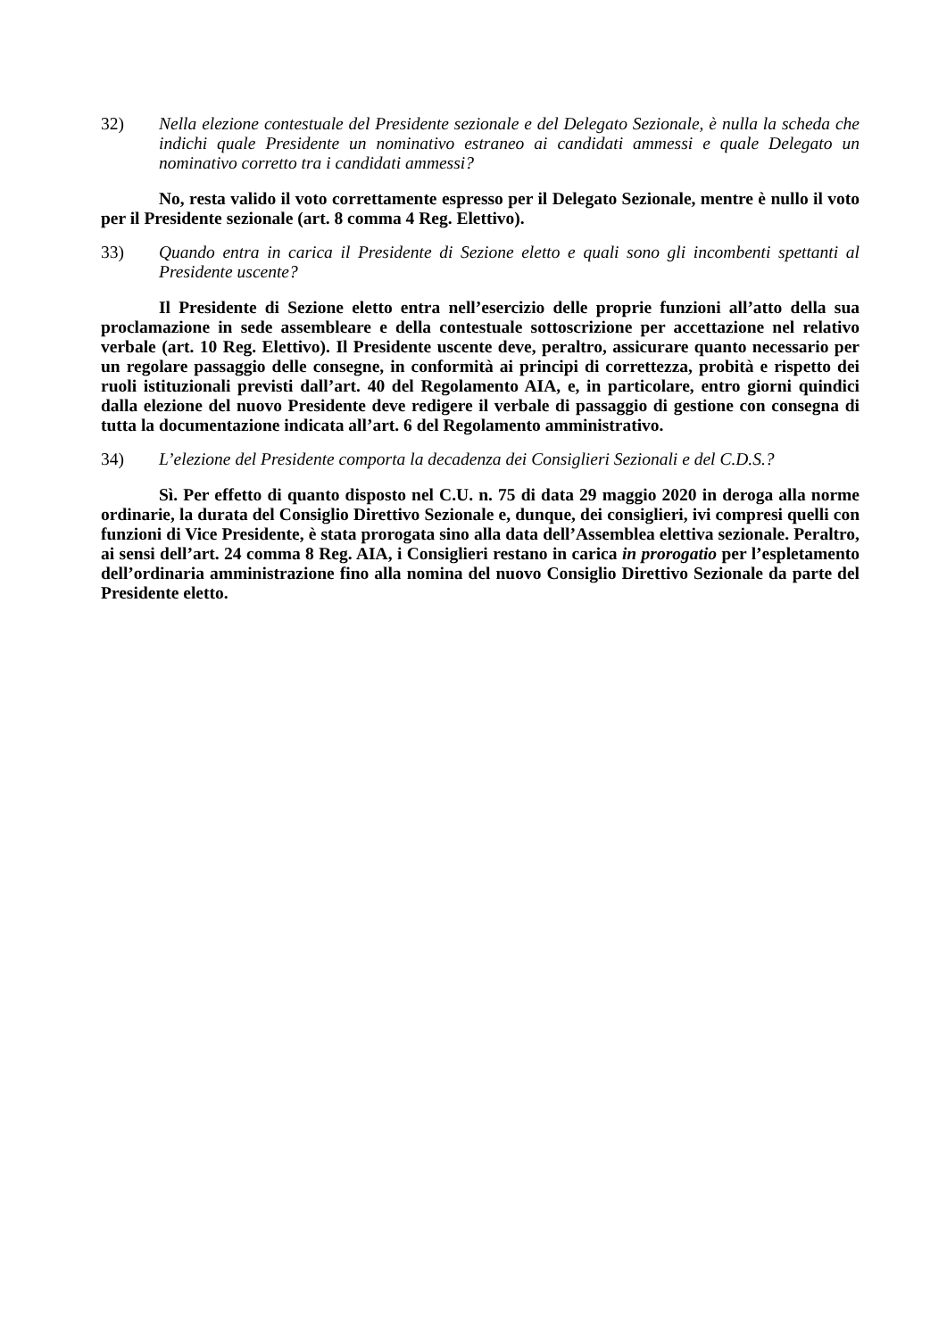32) Nella elezione contestuale del Presidente sezionale e del Delegato Sezionale, è nulla la scheda che indichi quale Presidente un nominativo estraneo ai candidati ammessi e quale Delegato un nominativo corretto tra i candidati ammessi?
No, resta valido il voto correttamente espresso per il Delegato Sezionale, mentre è nullo il voto per il Presidente sezionale (art. 8 comma 4 Reg. Elettivo).
33) Quando entra in carica il Presidente di Sezione eletto e quali sono gli incombenti spettanti al Presidente uscente?
Il Presidente di Sezione eletto entra nell’esercizio delle proprie funzioni all’atto della sua proclamazione in sede assembleare e della contestuale sottoscrizione per accettazione nel relativo verbale (art. 10 Reg. Elettivo). Il Presidente uscente deve, peraltro, assicurare quanto necessario per un regolare passaggio delle consegne, in conformità ai principi di correttezza, probità e rispetto dei ruoli istituzionali previsti dall’art. 40 del Regolamento AIA, e, in particolare, entro giorni quindici dalla elezione del nuovo Presidente deve redigere il verbale di passaggio di gestione con consegna di tutta la documentazione indicata all’art. 6 del Regolamento amministrativo.
34) L’elezione del Presidente comporta la decadenza dei Consiglieri Sezionali e del C.D.S.?
Sì. Per effetto di quanto disposto nel C.U. n. 75 di data 29 maggio 2020 in deroga alla norme ordinarie, la durata del Consiglio Direttivo Sezionale e, dunque, dei consiglieri, ivi compresi quelli con funzioni di Vice Presidente, è stata prorogata sino alla data dell’Assemblea elettiva sezionale. Peraltro, ai sensi dell’art. 24 comma 8 Reg. AIA, i Consiglieri restano in carica in prorogatio per l’espletamento dell’ordinaria amministrazione fino alla nomina del nuovo Consiglio Direttivo Sezionale da parte del Presidente eletto.